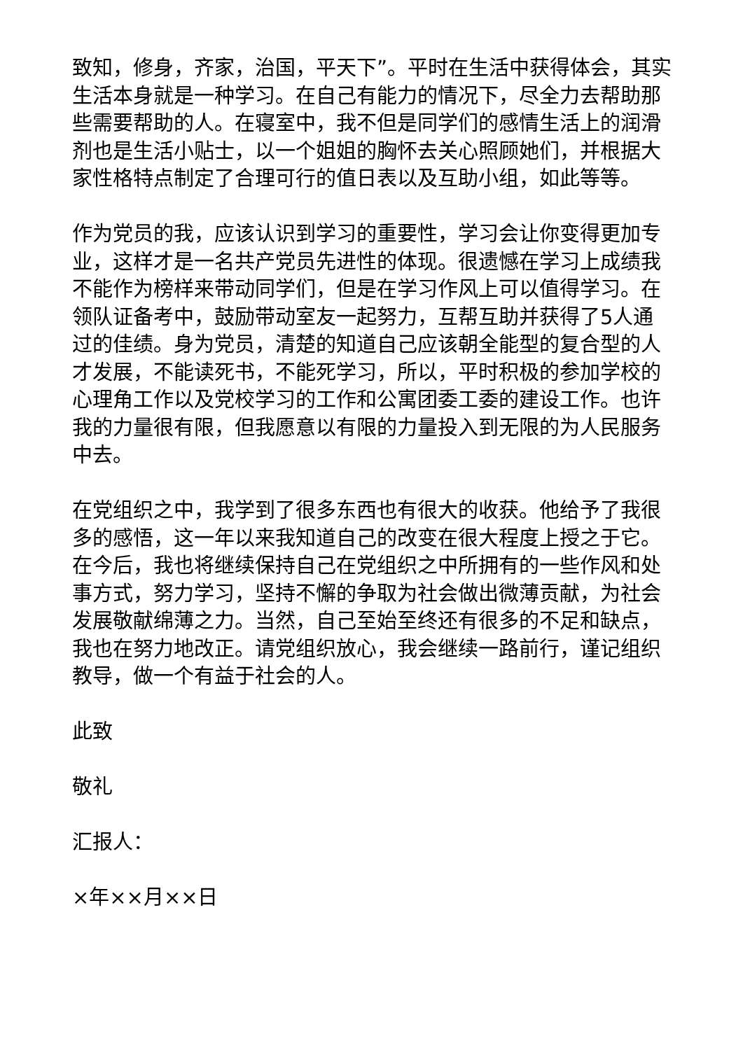致知，修身，齐家，治国，平天下”。平时在生活中获得体会，其实生活本身就是一种学习。在自己有能力的情况下，尽全力去帮助那些需要帮助的人。在寝室中，我不但是同学们的感情生活上的润滑剂也是生活小贴士，以一个姐姐的胸怀去关心照顾她们，并根据大家性格特点制定了合理可行的值日表以及互助小组，如此等等。
作为党员的我，应该认识到学习的重要性，学习会让你变得更加专业，这样才是一名共产党员先进性的体现。很遗憾在学习上成绩我不能作为榜样来带动同学们，但是在学习作风上可以值得学习。在领队证备考中，鼓励带动室友一起努力，互帮互助并获得了5人通过的佳绩。身为党员，清楚的知道自己应该朝全能型的复合型的人才发展，不能读死书，不能死学习，所以，平时积极的参加学校的心理角工作以及党校学习的工作和公寓团委工委的建设工作。也许我的力量很有限，但我愿意以有限的力量投入到无限的为人民服务中去。
在党组织之中，我学到了很多东西也有很大的收获。他给予了我很多的感悟，这一年以来我知道自己的改变在很大程度上授之于它。在今后，我也将继续保持自己在党组织之中所拥有的一些作风和处事方式，努力学习，坚持不懈的争取为社会做出微薄贡献，为社会发展敬献绵薄之力。当然，自己至始至终还有很多的不足和缺点，我也在努力地改正。请党组织放心，我会继续一路前行，谨记组织教导，做一个有益于社会的人。
此致
敬礼
汇报人：
×年××月××日